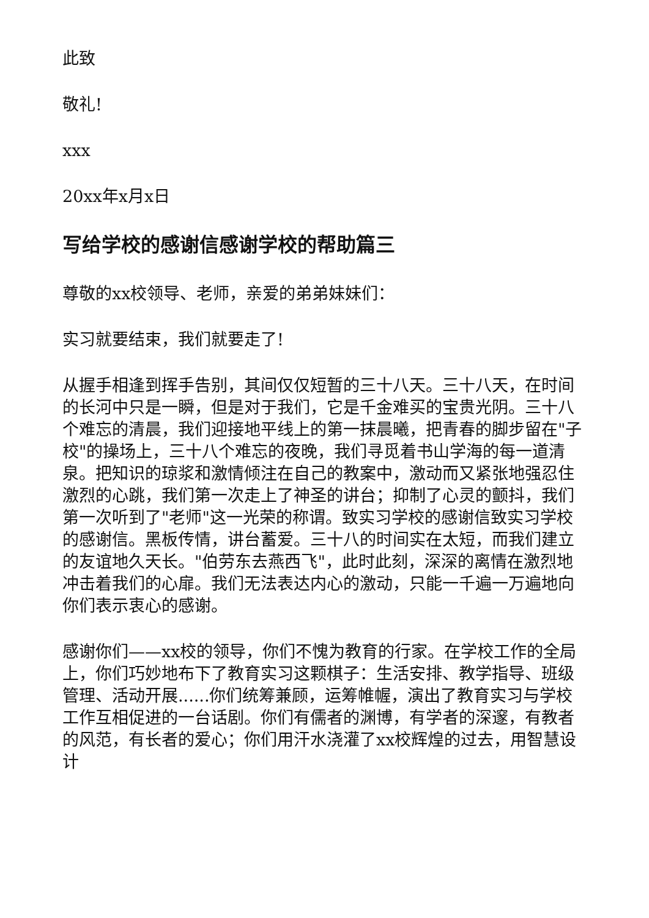此致
敬礼!
xxx
20xx年x月x日
写给学校的感谢信感谢学校的帮助篇三
尊敬的xx校领导、老师，亲爱的弟弟妹妹们：
实习就要结束，我们就要走了!
从握手相逢到挥手告别，其间仅仅短暂的三十八天。三十八天，在时间的长河中只是一瞬，但是对于我们，它是千金难买的宝贵光阴。三十八个难忘的清晨，我们迎接地平线上的第一抹晨曦，把青春的脚步留在"子校"的操场上，三十八个难忘的夜晚，我们寻觅着书山学海的每一道清泉。把知识的琼浆和激情倾注在自己的教案中，激动而又紧张地强忍住激烈的心跳，我们第一次走上了神圣的讲台；抑制了心灵的颤抖，我们第一次听到了"老师"这一光荣的称谓。致实习学校的感谢信致实习学校的感谢信。黑板传情，讲台蓄爱。三十八的时间实在太短，而我们建立的友谊地久天长。"伯劳东去燕西飞"，此时此刻，深深的离情在激烈地冲击着我们的心扉。我们无法表达内心的激动，只能一千遍一万遍地向你们表示衷心的感谢。
感谢你们——xx校的领导，你们不愧为教育的行家。在学校工作的全局上，你们巧妙地布下了教育实习这颗棋子：生活安排、教学指导、班级管理、活动开展......你们统筹兼顾，运筹帷幄，演出了教育实习与学校工作互相促进的一台话剧。你们有儒者的渊博，有学者的深邃，有教者的风范，有长者的爱心；你们用汗水浇灌了xx校辉煌的过去，用智慧设计